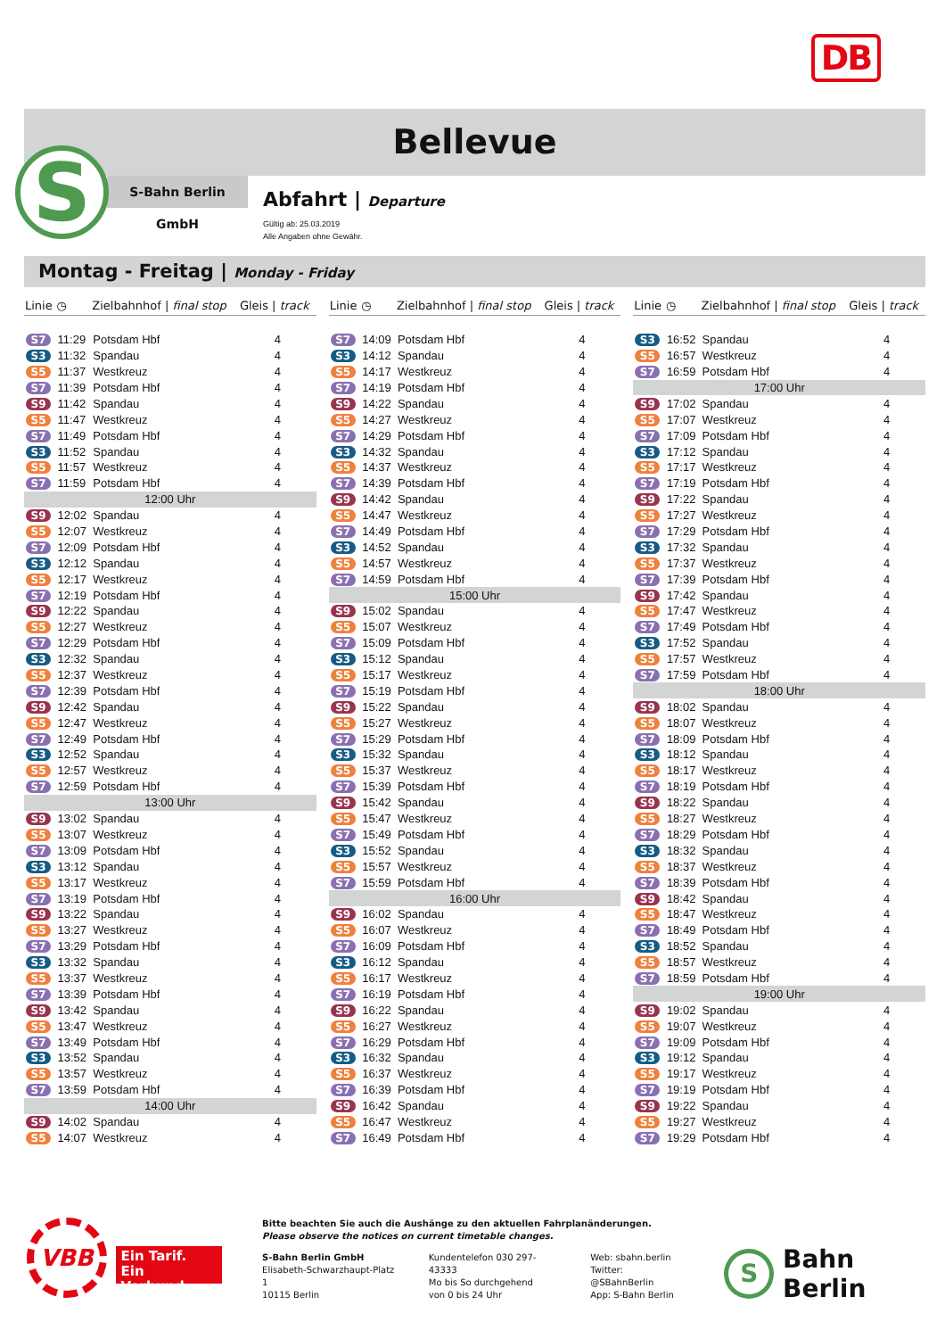DB
Bellevue
S
S-Bahn Berlin GmbH
Abfahrt | Departure
Gültig ab: 25.03.2019
Alle Angaben ohne Gewähr.
Montag - Freitag | Monday - Friday
| Linie | ◷ | Zielbahnhof / final stop | Gleis / track |
| --- | --- | --- | --- |
| S7 | 11:29 | Potsdam Hbf | 4 |
| S3 | 11:32 | Spandau | 4 |
| S5 | 11:37 | Westkreuz | 4 |
| S7 | 11:39 | Potsdam Hbf | 4 |
| S9 | 11:42 | Spandau | 4 |
| S5 | 11:47 | Westkreuz | 4 |
| S7 | 11:49 | Potsdam Hbf | 4 |
| S3 | 11:52 | Spandau | 4 |
| S5 | 11:57 | Westkreuz | 4 |
| S7 | 11:59 | Potsdam Hbf | 4 |
| 12:00 Uhr | | | |
| S9 | 12:02 | Spandau | 4 |
| S5 | 12:07 | Westkreuz | 4 |
| S7 | 12:09 | Potsdam Hbf | 4 |
| S3 | 12:12 | Spandau | 4 |
| S5 | 12:17 | Westkreuz | 4 |
| S7 | 12:19 | Potsdam Hbf | 4 |
| S9 | 12:22 | Spandau | 4 |
| S5 | 12:27 | Westkreuz | 4 |
| S7 | 12:29 | Potsdam Hbf | 4 |
| S3 | 12:32 | Spandau | 4 |
| S5 | 12:37 | Westkreuz | 4 |
| S7 | 12:39 | Potsdam Hbf | 4 |
| S9 | 12:42 | Spandau | 4 |
| S5 | 12:47 | Westkreuz | 4 |
| S7 | 12:49 | Potsdam Hbf | 4 |
| S3 | 12:52 | Spandau | 4 |
| S5 | 12:57 | Westkreuz | 4 |
| S7 | 12:59 | Potsdam Hbf | 4 |
| 13:00 Uhr | | | |
| S9 | 13:02 | Spandau | 4 |
| S5 | 13:07 | Westkreuz | 4 |
| S7 | 13:09 | Potsdam Hbf | 4 |
| S3 | 13:12 | Spandau | 4 |
| S5 | 13:17 | Westkreuz | 4 |
| S7 | 13:19 | Potsdam Hbf | 4 |
| S9 | 13:22 | Spandau | 4 |
| S5 | 13:27 | Westkreuz | 4 |
| S7 | 13:29 | Potsdam Hbf | 4 |
| S3 | 13:32 | Spandau | 4 |
| S5 | 13:37 | Westkreuz | 4 |
| S7 | 13:39 | Potsdam Hbf | 4 |
| S9 | 13:42 | Spandau | 4 |
| S5 | 13:47 | Westkreuz | 4 |
| S7 | 13:49 | Potsdam Hbf | 4 |
| S3 | 13:52 | Spandau | 4 |
| S5 | 13:57 | Westkreuz | 4 |
| S7 | 13:59 | Potsdam Hbf | 4 |
| 14:00 Uhr | | | |
| S9 | 14:02 | Spandau | 4 |
| S5 | 14:07 | Westkreuz | 4 |
| Linie | ◷ | Zielbahnhof / final stop | Gleis / track |
| --- | --- | --- | --- |
| S7 | 14:09 | Potsdam Hbf | 4 |
| S3 | 14:12 | Spandau | 4 |
| S5 | 14:17 | Westkreuz | 4 |
| S7 | 14:19 | Potsdam Hbf | 4 |
| S9 | 14:22 | Spandau | 4 |
| S5 | 14:27 | Westkreuz | 4 |
| S7 | 14:29 | Potsdam Hbf | 4 |
| S3 | 14:32 | Spandau | 4 |
| S5 | 14:37 | Westkreuz | 4 |
| S7 | 14:39 | Potsdam Hbf | 4 |
| S9 | 14:42 | Spandau | 4 |
| S5 | 14:47 | Westkreuz | 4 |
| S7 | 14:49 | Potsdam Hbf | 4 |
| S3 | 14:52 | Spandau | 4 |
| S5 | 14:57 | Westkreuz | 4 |
| S7 | 14:59 | Potsdam Hbf | 4 |
| 15:00 Uhr | | | |
| S9 | 15:02 | Spandau | 4 |
| S5 | 15:07 | Westkreuz | 4 |
| S7 | 15:09 | Potsdam Hbf | 4 |
| S3 | 15:12 | Spandau | 4 |
| S5 | 15:17 | Westkreuz | 4 |
| S7 | 15:19 | Potsdam Hbf | 4 |
| S9 | 15:22 | Spandau | 4 |
| S5 | 15:27 | Westkreuz | 4 |
| S7 | 15:29 | Potsdam Hbf | 4 |
| S3 | 15:32 | Spandau | 4 |
| S5 | 15:37 | Westkreuz | 4 |
| S7 | 15:39 | Potsdam Hbf | 4 |
| S9 | 15:42 | Spandau | 4 |
| S5 | 15:47 | Westkreuz | 4 |
| S7 | 15:49 | Potsdam Hbf | 4 |
| S3 | 15:52 | Spandau | 4 |
| S5 | 15:57 | Westkreuz | 4 |
| S7 | 15:59 | Potsdam Hbf | 4 |
| 16:00 Uhr | | | |
| S9 | 16:02 | Spandau | 4 |
| S5 | 16:07 | Westkreuz | 4 |
| S7 | 16:09 | Potsdam Hbf | 4 |
| S3 | 16:12 | Spandau | 4 |
| S5 | 16:17 | Westkreuz | 4 |
| S7 | 16:19 | Potsdam Hbf | 4 |
| S9 | 16:22 | Spandau | 4 |
| S5 | 16:27 | Westkreuz | 4 |
| S7 | 16:29 | Potsdam Hbf | 4 |
| S3 | 16:32 | Spandau | 4 |
| S5 | 16:37 | Westkreuz | 4 |
| S7 | 16:39 | Potsdam Hbf | 4 |
| S9 | 16:42 | Spandau | 4 |
| S5 | 16:47 | Westkreuz | 4 |
| S7 | 16:49 | Potsdam Hbf | 4 |
| Linie | ◷ | Zielbahnhof / final stop | Gleis / track |
| --- | --- | --- | --- |
| S3 | 16:52 | Spandau | 4 |
| S5 | 16:57 | Westkreuz | 4 |
| S7 | 16:59 | Potsdam Hbf | 4 |
| 17:00 Uhr | | | |
| S9 | 17:02 | Spandau | 4 |
| S5 | 17:07 | Westkreuz | 4 |
| S7 | 17:09 | Potsdam Hbf | 4 |
| S3 | 17:12 | Spandau | 4 |
| S5 | 17:17 | Westkreuz | 4 |
| S7 | 17:19 | Potsdam Hbf | 4 |
| S9 | 17:22 | Spandau | 4 |
| S5 | 17:27 | Westkreuz | 4 |
| S7 | 17:29 | Potsdam Hbf | 4 |
| S3 | 17:32 | Spandau | 4 |
| S5 | 17:37 | Westkreuz | 4 |
| S7 | 17:39 | Potsdam Hbf | 4 |
| S9 | 17:42 | Spandau | 4 |
| S5 | 17:47 | Westkreuz | 4 |
| S7 | 17:49 | Potsdam Hbf | 4 |
| S3 | 17:52 | Spandau | 4 |
| S5 | 17:57 | Westkreuz | 4 |
| S7 | 17:59 | Potsdam Hbf | 4 |
| 18:00 Uhr | | | |
| S9 | 18:02 | Spandau | 4 |
| S5 | 18:07 | Westkreuz | 4 |
| S7 | 18:09 | Potsdam Hbf | 4 |
| S3 | 18:12 | Spandau | 4 |
| S5 | 18:17 | Westkreuz | 4 |
| S7 | 18:19 | Potsdam Hbf | 4 |
| S9 | 18:22 | Spandau | 4 |
| S5 | 18:27 | Westkreuz | 4 |
| S7 | 18:29 | Potsdam Hbf | 4 |
| S3 | 18:32 | Spandau | 4 |
| S5 | 18:37 | Westkreuz | 4 |
| S7 | 18:39 | Potsdam Hbf | 4 |
| S9 | 18:42 | Spandau | 4 |
| S5 | 18:47 | Westkreuz | 4 |
| S7 | 18:49 | Potsdam Hbf | 4 |
| S3 | 18:52 | Spandau | 4 |
| S5 | 18:57 | Westkreuz | 4 |
| S7 | 18:59 | Potsdam Hbf | 4 |
| 19:00 Uhr | | | |
| S9 | 19:02 | Spandau | 4 |
| S5 | 19:07 | Westkreuz | 4 |
| S7 | 19:09 | Potsdam Hbf | 4 |
| S3 | 19:12 | Spandau | 4 |
| S5 | 19:17 | Westkreuz | 4 |
| S7 | 19:19 | Potsdam Hbf | 4 |
| S9 | 19:22 | Spandau | 4 |
| S5 | 19:27 | Westkreuz | 4 |
| S7 | 19:29 | Potsdam Hbf | 4 |
VBB
Ein Tarif.
Ein Verbund.
Bitte beachten Sie auch die Aushänge zu den aktuellen Fahrplanänderungen.
Please observe the notices on current timetable changes.
S-Bahn Berlin GmbH
Elisabeth-Schwarzhaupt-Platz 1
10115 Berlin
Kundentelefon 030 297-43333
Mo bis So durchgehend
von 0 bis 24 Uhr
Web: sbahn.berlin
Twitter: @SBahnBerlin
App: S-Bahn Berlin
S Bahn Berlin